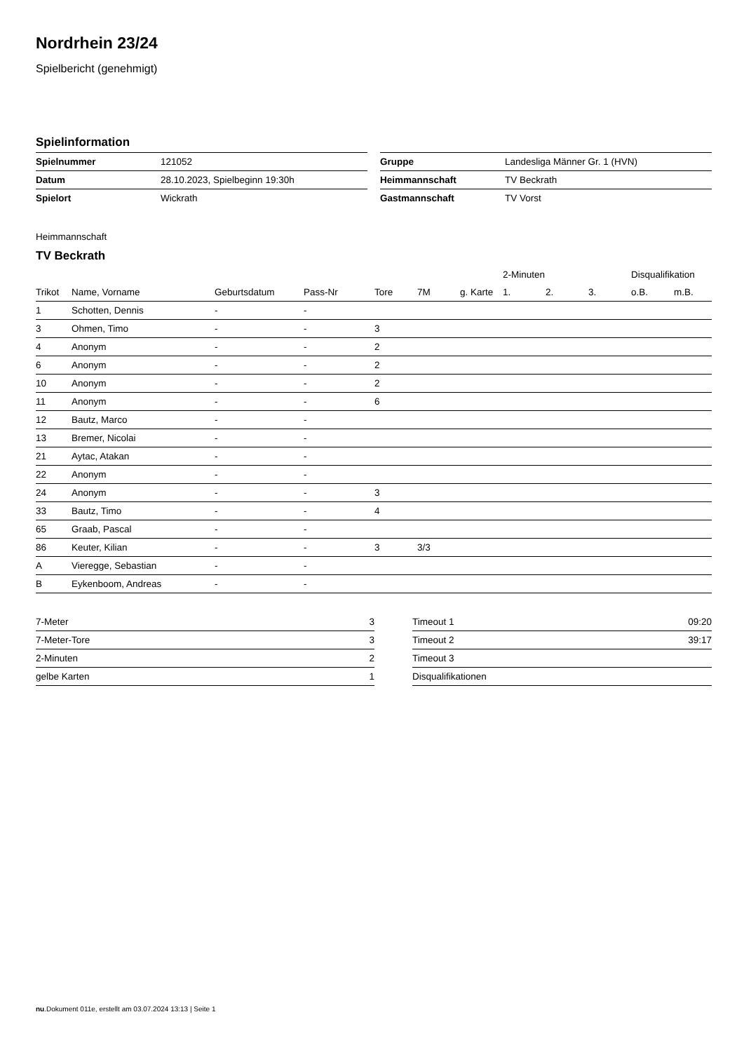Nordrhein 23/24
Spielbericht (genehmigt)
Spielinformation
| Spielnummer | 121052 |
| Datum | 28.10.2023, Spielbeginn 19:30h |
| Spielort | Wickrath |
| Gruppe | Landesliga Männer Gr. 1 (HVN) |
| Heimmannschaft | TV Beckrath |
| Gastmannschaft | TV Vorst |
Heimmannschaft
TV Beckrath
| | | | | | | | 2-Minuten | | | Disqualifikation | |
| --- | --- | --- | --- | --- | --- | --- | --- | --- | --- | --- | --- |
| Trikot | Name, Vorname | Geburtsdatum | Pass-Nr | Tore | 7M | g. Karte | 1. | 2. | 3. | o.B. | m.B. |
| 1 | Schotten, Dennis | - | - | | | | | | | | |
| 3 | Ohmen, Timo | - | - | 3 | | | | | | | |
| 4 | Anonym | - | - | 2 | | | | | | | |
| 6 | Anonym | - | - | 2 | | | | | | | |
| 10 | Anonym | - | - | 2 | | | | | | | |
| 11 | Anonym | - | - | 6 | | | | | | | |
| 12 | Bautz, Marco | - | - | | | | | | | | |
| 13 | Bremer, Nicolai | - | - | | | | | | | | |
| 21 | Aytac, Atakan | - | - | | | | | | | | |
| 22 | Anonym | - | - | | | | | | | | |
| 24 | Anonym | - | - | 3 | | | | | | | |
| 33 | Bautz, Timo | - | - | 4 | | | | | | | |
| 65 | Graab, Pascal | - | - | | | | | | | | |
| 86 | Keuter, Kilian | - | - | 3 | 3/3 | | | | | | |
| A | Vieregge, Sebastian | - | - | | | | | | | | |
| B | Eykenboom, Andreas | - | - | | | | | | | | |
| 7-Meter | 3 |
| 7-Meter-Tore | 3 |
| 2-Minuten | 2 |
| gelbe Karten | 1 |
| Timeout 1 | 09:20 |
| Timeout 2 | 39:17 |
| Timeout 3 | |
| Disqualifikationen | |
nu.Dokument 011e, erstellt am 03.07.2024 13:13 | Seite 1